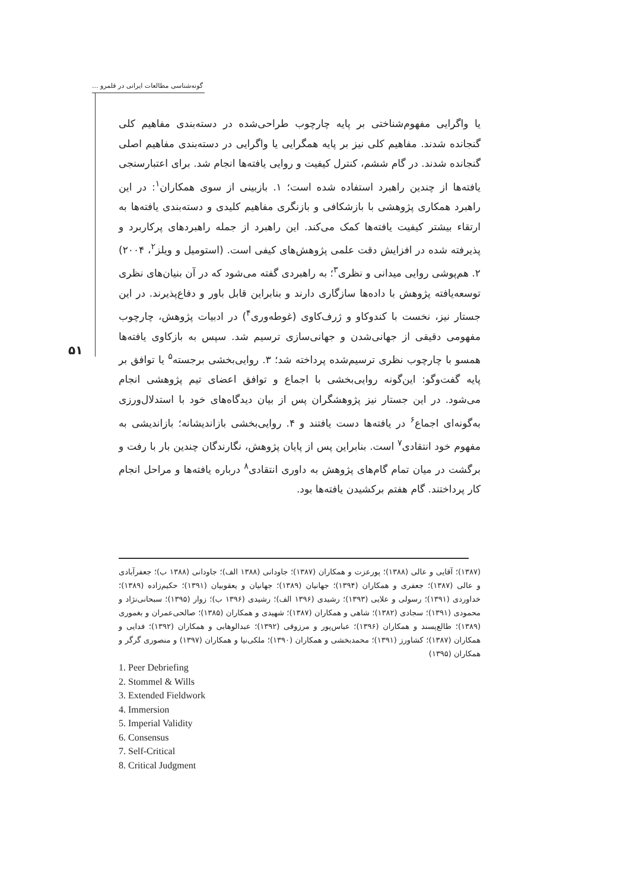گونه‌شناسی مطالعات ایرانی در قلمرو ...
۵۱
یا واگرایی مفهوم‌شناختی بر پایه چارچوب طراحی‌شده در دسته‌بندی مفاهیم کلی گنجانده شدند. مفاهیم کلی نیز بر پایه همگرایی یا واگرایی در دسته‌بندی مفاهیم اصلی گنجانده شدند. در گام ششم، کنترل کیفیت و روایی یافته‌ها انجام شد. برای اعتبارسنجی یافته‌ها از چندین راهبرد استفاده شده است؛ ۱. بازبینی از سوی همکاران<sup>۱</sup>: در این راهبرد همکاری پژوهشی با بازشکافی و بازنگری مفاهیم کلیدی و دسته‌بندی یافته‌ها به ارتقاء بیشتر کیفیت یافته‌ها کمک می‌کند. این راهبرد از جمله راهبردهای پرکاربرد و پذیرفته شده در افزایش دقت علمی پژوهش‌های کیفی است. (استومیل و ویلز<sup>۲</sup>، ۲۰۰۴) ۲. هم‌پوشی روایی میدانی و نظری<sup>۳</sup>؛ به راهبردی گفته می‌شود که در آن بنیان‌های نظری توسعه‌یافته پژوهش با داده‌ها سازگاری دارند و بنابراین قابل باور و دفاع‌پذیرند. در این جستار نیز، نخست با کندوکاو و ژرف‌کاوی (غوطه‌وری<sup>۴</sup>) در ادبیات پژوهش، چارچوب مفهومی دقیقی از جهانی‌شدن و جهانی‌سازی ترسیم شد. سپس به بازکاوی یافته‌ها همسو با چارچوب نظری ترسیم‌شده پرداخته شد؛ ۳. روایی‌بخشی برجسته<sup>۵</sup> یا توافق بر پایه گفت‌وگو: این‌گونه روایی‌بخشی با اجماع و توافق اعضای تیم پژوهشی انجام می‌شود. در این جستار نیز پژوهشگران پس از بیان دیدگاه‌های خود با استدلال‌ورزی به‌گونه‌ای اجماع<sup>۶</sup> در یافته‌ها دست یافتند و ۴. روایی‌بخشی بازاندیشانه؛ بازاندیشی به مفهوم خود انتقادی<sup>۷</sup> است. بنابراین پس از پایان پژوهش، نگارندگان چندین بار با رفت و برگشت در میان تمام گام‌های پژوهش به داوری انتقادی<sup>۸</sup> درباره یافته‌ها و مراحل انجام کار پرداختند. گام هفتم برکشیدن یافته‌ها بود.
(۱۳۸۷)؛ آقایی و عالی (۱۳۸۸)؛ پورعزت و همکاران (۱۳۸۷)؛ جاودانی (۱۳۸۸ الف)؛ جاودانی (۱۳۸۸ ب)؛ جعفرآبادی و عالی (۱۳۸۷)؛ جعفری و همکاران (۱۳۹۴)؛ جهانیان (۱۳۸۹)؛ جهانیان و یعقوبیان (۱۳۹۱)؛ حکیم‌زاده (۱۳۸۹)؛ خداوردی (۱۳۹۱)؛ رسولی و علایی (۱۳۹۳)؛ رشیدی (۱۳۹۶ الف)؛ رشیدی (۱۳۹۶ ب)؛ زوار (۱۳۹۵)؛ سبحانی‌نژاد و محمودی (۱۳۹۱)؛ سجادی (۱۳۸۲)؛ شاهی و همکاران (۱۳۸۷)؛ شهیدی و همکاران (۱۳۸۵)؛ صالحی‌عمران و بغموری (۱۳۸۹)؛ طالع‌پسند و همکاران (۱۳۹۶)؛ عباس‌پور و مرزوقی (۱۳۹۲)؛ عبدالوهابی و همکاران (۱۳۹۲)؛ فدایی و همکاران (۱۳۸۷)؛ کشاورز (۱۳۹۱)؛ محمدبخشی و همکاران (۱۳۹۰)؛ ملکی‌نیا و همکاران (۱۳۹۷) و منصوری گرگر و همکاران (۱۳۹۵)
1. Peer Debriefing
2. Stommel & Wills
3. Extended Fieldwork
4. Immersion
5. Imperial Validity
6. Consensus
7. Self-Critical
8. Critical Judgment